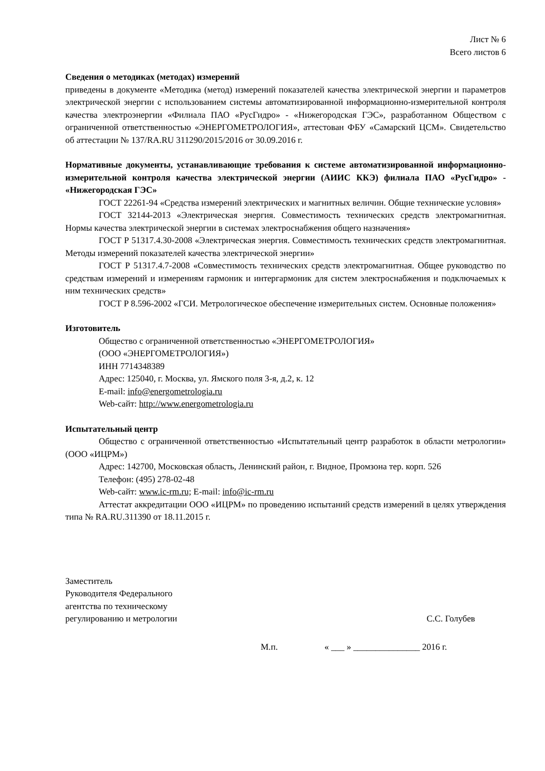Лист № 6
Всего листов 6
Сведения о методиках (методах) измерений
приведены в документе «Методика (метод) измерений показателей качества электрической энергии и параметров электрической энергии с использованием системы автоматизированной информационно-измерительной контроля качества электроэнергии «Филиала ПАО «РусГидро» - «Нижегородская ГЭС», разработанном Обществом с ограниченной ответственностью «ЭНЕРГОМЕТРОЛОГИЯ», аттестован ФБУ «Самарский ЦСМ». Свидетельство об аттестации № 137/RA.RU 311290/2015/2016 от 30.09.2016 г.
Нормативные документы, устанавливающие требования к системе автоматизированной информационно-измерительной контроля качества электрической энергии (АИИС ККЭ) филиала ПАО «РусГидро» - «Нижегородская ГЭС»
ГОСТ 22261-94 «Средства измерений электрических и магнитных величин. Общие технические условия»
ГОСТ 32144-2013 «Электрическая энергия. Совместимость технических средств электромагнитная. Нормы качества электрической энергии в системах электроснабжения общего назначения»
ГОСТ Р 51317.4.30-2008 «Электрическая энергия. Совместимость технических средств электромагнитная. Методы измерений показателей качества электрической энергии»
ГОСТ Р 51317.4.7-2008 «Совместимость технических средств электромагнитная. Общее руководство по средствам измерений и измерениям гармоник и интергармоник для систем электроснабжения и подключаемых к ним технических средств»
ГОСТ Р 8.596-2002 «ГСИ. Метрологическое обеспечение измерительных систем. Основные положения»
Изготовитель
Общество с ограниченной ответственностью «ЭНЕРГОМЕТРОЛОГИЯ»
(ООО «ЭНЕРГОМЕТРОЛОГИЯ»)
ИНН 7714348389
Адрес: 125040, г. Москва, ул. Ямского поля 3-я, д.2, к. 12
E-mail: info@energometrologia.ru
Web-сайт: http://www.energometrologia.ru
Испытательный центр
Общество с ограниченной ответственностью «Испытательный центр разработок в области метрологии» (ООО «ИЦРМ»)
Адрес: 142700, Московская область, Ленинский район, г. Видное, Промзона тер. корп. 526
Телефон: (495) 278-02-48
Web-сайт: www.ic-rm.ru; E-mail: info@ic-rm.ru
Аттестат аккредитации ООО «ИЦРМ» по проведению испытаний средств измерений в целях утверждения типа № RA.RU.311390 от 18.11.2015 г.
Заместитель
Руководителя Федерального
агентства по техническому
регулированию и метрологии
С.С. Голубев
М.п. « ___ » _______________ 2016 г.